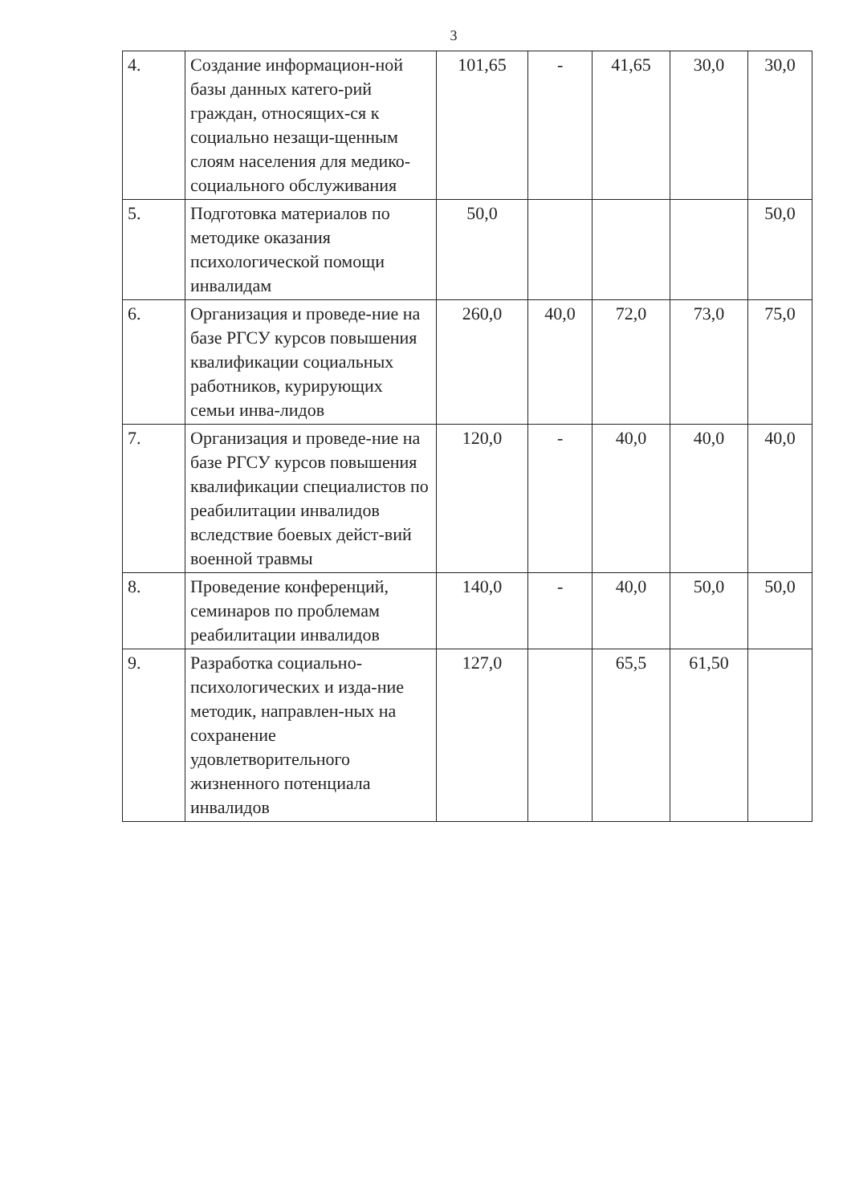3
| 4. | Создание информацион-ной базы данных катего-рий граждан, относящих-ся к социально незащи-щенным слоям населения для медико-социального обслуживания | 101,65 | - | 41,65 | 30,0 | 30,0 |
| 5. | Подготовка материалов по методике оказания психологической помощи инвалидам | 50,0 | | | | 50,0 |
| 6. | Организация и проведе-ние на базе РГСУ курсов повышения квалификации социальных работников, курирующих семьи инва-лидов | 260,0 | 40,0 | 72,0 | 73,0 | 75,0 |
| 7. | Организация и проведе-ние на базе РГСУ курсов повышения квалификации специалистов по реабилитации инвалидов вследствие боевых дейст-вий военной травмы | 120,0 | - | 40,0 | 40,0 | 40,0 |
| 8. | Проведение конференций, семинаров по проблемам реабилитации инвалидов | 140,0 | - | 40,0 | 50,0 | 50,0 |
| 9. | Разработка социально-психологических и изда-ние методик, направлен-ных на сохранение удовлетворительного жизненного потенциала инвалидов | 127,0 | | 65,5 | 61,50 | |